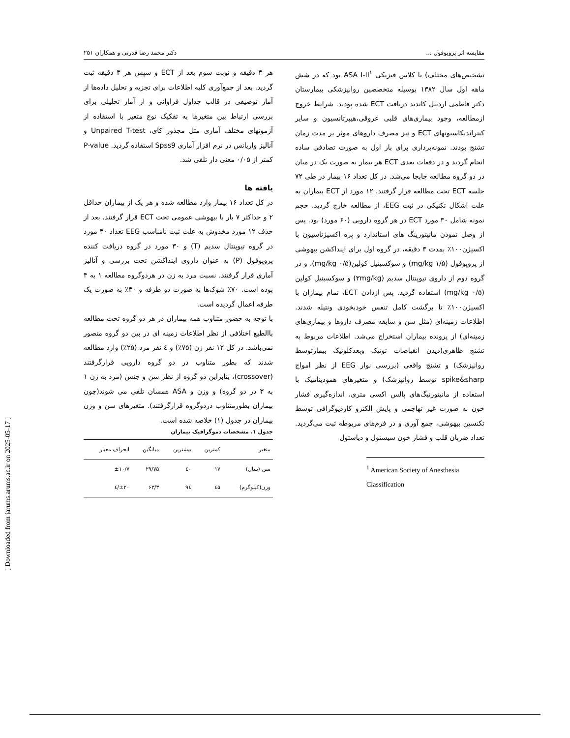مقایسه اثر پروپوفول ... دکتر محمد رضا قدرتی و همکاران ۲۵۱
تشخیص‌های مختلف) با کلاس فیزیکی ASA I-II<sup>۱</sup> بود که در شش ماهه اول سال ۱۳۸۲ بوسیله متخصصین روانپزشکی بیمارستان دکتر فاطمی اردبیل کاندید دریافت ECT شده بودند. شرایط خروج ازمطالعه، وجود بیماری‌های قلبی عروقی،هیپرتانسیون و سایر کنتراندیکاسیونهای ECT و نیز مصرف داروهای موثر بر مدت زمان تشنج بودند. نمونه‌برداری برای بار اول به صورت تصادفی ساده انجام گردید و در دفعات بعدی ECT هر بیمار به صورت یک در میان در دو گروه مطالعه جابجا می‌شد. در کل تعداد ۱۶ بیمار در طی ۷۲ جلسه ECT تحت مطالعه قرار گرفتند. ۱۲ مورد از ECT بیماران به علت اشکال تکنیکی در ثبت EEG، از مطالعه خارج گردید. حجم نمونه شامل ۳۰ مورد ECT در هر گروه دارویی (۶۰ مورد) بود. پس از وصل نمودن مانیتورینگ های استاندارد و پره اکسیژناسیون با اکسیژن۱۰۰٪ بمدت ۳ دقیقه، در گروه اول برای اینداکشن بیهوشی از پروپوفول (۱/۵ mg/kg) و سوکسینیل کولین(۰/۵ mg/kg)، و در گروه دوم از داروی تیوپنتال سدیم (۳mg/kg) و سوکسینیل کولین (۰/۵ mg/kg) استفاده گردید. پس ازدادن ECT، تمام بیماران با اکسیژن۱۰۰٪ تا برگشت کامل تنفس خودبخودی ونتیله شدند. اطلاعات زمینه‌ای (مثل سن و سابقه مصرف داروها و بیماری‌های زمینه‌ای) از پرونده بیماران استخراج می‌شد. اطلاعات مربوط به تشنج ظاهری(دیدن انقباضات تونیک وبعدکلونیک بیمارتوسط روانپزشک) و تشنج واقعی (بررسی نوار EEG از نظر امواج spike&sharp توسط روانپزشک) و متغیرهای همودینامیک با استفاده از مانیتورنیگ‌های پالس اکسی متری، اندازه‌گیری فشار خون به صورت غیر تهاجمی و پایش الکترو کاردیوگرافی توسط تکنسین بیهوشی، جمع آوری و در فرم‌های مربوطه ثبت می‌گردید. تعداد ضربان قلب و فشار خون سیستول و دیاستول
<sup>1</sup> American Society of Anesthesia Classification
هر ۳ دقیقه و نوبت سوم بعد از ECT و سپس هر ۳ دقیقه ثبت گردید. بعد از جمع‌آوری کلیه اطلاعات برای تجزیه و تحلیل داده‌ها از آمار توصیفی در قالب جداول فراوانی و از آمار تحلیلی برای بررسی ارتباط بین متغیرها به تفکیک نوع متغیر با استفاده از آزمونهای مختلف آماری مثل مجذور کای، Unpaired T-test و آنالیز واریانس در نرم افزار آماری Spss9 استفاده گردید. P-value کمتر از ۰/۰۵ معنی دار تلقی شد.
یافته ها
در کل تعداد ۱۶ بیمار وارد مطالعه شده و هر یک از بیماران حداقل ۲ و حداکثر ۷ بار با بیهوشی عمومی تحت ECT قرار گرفتند. بعد از حذف ۱۲ مورد مخدوش به علت ثبت نامناسب EEG تعداد ۳۰ مورد در گروه تیوپنتال سدیم (T) و ۳۰ مورد در گروه دریافت کننده پروپوفول (P) به عنوان داروی اینداکشن تحت بررسی و آنالیز آماری قرار گرفتند. نسبت مرد به زن در هردوگروه مطالعه ۱ به ۳ بوده است. ۷۰٪ شوک‌ها به صورت دو طرفه و ۳۰٪ به صورت یک طرفه اعمال گردیده است.
با توجه به حضور متناوب همه بیماران در هر دو گروه تحت مطالعه باالطبع اختلافی از نظر اطلاعات زمینه ای در بین دو گروه متصور نمی‌باشد. در کل ۱۲ نفر زن (۷۵٪) و ٤ نفر مرد (۲۵٪) وارد مطالعه شدند که بطور متناوب در دو گروه دارویی قرارگرفتند (crossover)، بنابراین دو گروه از نظر سن و جنس (مرد به زن ۱ به ۳ در دو گروه) و وزن و ASA همسان تلقی می شوند(چون بیماران بطورمتناوب دردوگروه قرارگرفتند). متغیرهای سن و وزن بیماران در جدول (۱) خلاصه شده است.
جدول ۱. مشخصات دموگرافیک بیماران
| متغیر | کمترین | بیشترین | میانگین | انحراف معیار |
| --- | --- | --- | --- | --- |
| سن (سال) | ۱۷ | ٤۰ | ۲۹/۷۵ | ±۱۰/۷ |
| وزن(کیلوگرم) | ٤۵ | ۹٤ | ۶۳/۳ | ±۲۰/٤ |
[ Downloaded from jarums.arums.ac.ir on 2025-05-17 ]